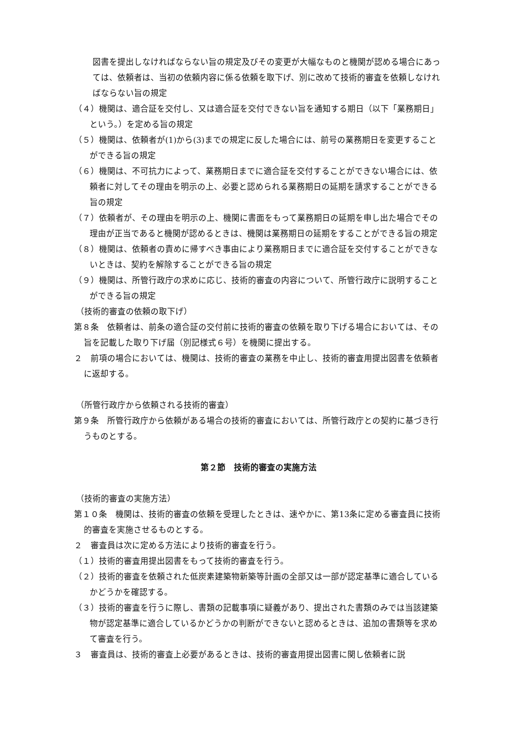図書を提出しなければならない旨の規定及びその変更が大幅なものと機関が認める場合にあっては、依頼者は、当初の依頼内容に係る依頼を取下げ、別に改めて技術的審査を依頼しなければならない旨の規定
（４）機関は、適合証を交付し、又は適合証を交付できない旨を通知する期日（以下「業務期日」という。）を定める旨の規定
（５）機関は、依頼者が(1)から(3)までの規定に反した場合には、前号の業務期日を変更することができる旨の規定
（６）機関は、不可抗力によって、業務期日までに適合証を交付することができない場合には、依頼者に対してその理由を明示の上、必要と認められる業務期日の延期を請求することができる旨の規定
（７）依頼者が、その理由を明示の上、機関に書面をもって業務期日の延期を申し出た場合でその理由が正当であると機関が認めるときは、機関は業務期日の延期をすることができる旨の規定
（８）機関は、依頼者の責めに帰すべき事由により業務期日までに適合証を交付することができないときは、契約を解除することができる旨の規定
（９）機関は、所管行政庁の求めに応じ、技術的審査の内容について、所管行政庁に説明することができる旨の規定
（技術的審査の依頼の取下げ）
第８条　依頼者は、前条の適合証の交付前に技術的審査の依頼を取り下げる場合においては、その旨を記載した取り下げ届（別記様式６号）を機関に提出する。
２　前項の場合においては、機関は、技術的審査の業務を中止し、技術的審査用提出図書を依頼者に返却する。
（所管行政庁から依頼される技術的審査）
第９条　所管行政庁から依頼がある場合の技術的審査においては、所管行政庁との契約に基づき行うものとする。
第２節　技術的審査の実施方法
（技術的審査の実施方法）
第１０条　機関は、技術的審査の依頼を受理したときは、速やかに、第13条に定める審査員に技術的審査を実施させるものとする。
２　審査員は次に定める方法により技術的審査を行う。
（１）技術的審査用提出図書をもって技術的審査を行う。
（２）技術的審査を依頼された低炭素建築物新築等計画の全部又は一部が認定基準に適合しているかどうかを確認する。
（３）技術的審査を行うに際し、書類の記載事項に疑義があり、提出された書類のみでは当該建築物が認定基準に適合しているかどうかの判断ができないと認めるときは、追加の書類等を求めて審査を行う。
３　審査員は、技術的審査上必要があるときは、技術的審査用提出図書に関し依頼者に説